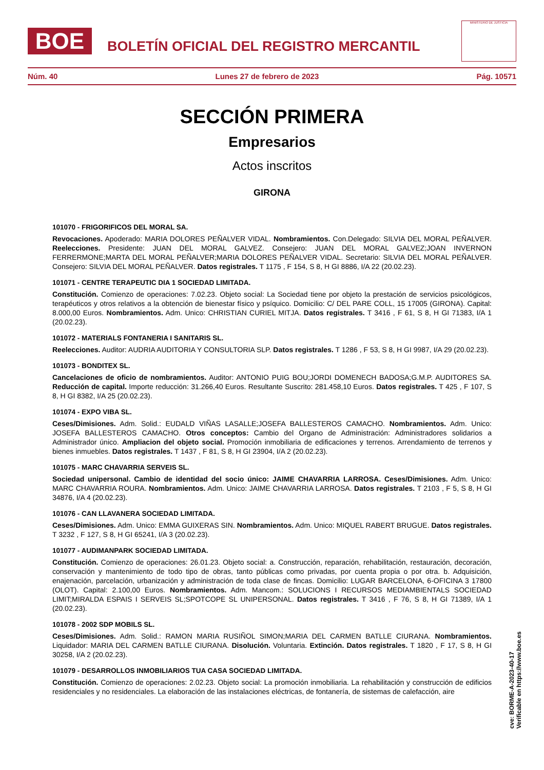BOE
BOLETÍN OFICIAL DEL REGISTRO MERCANTIL
MINISTERIO DE JUSTICIA
Núm. 40 Lunes 27 de febrero de 2023 Pág. 10571
SECCIÓN PRIMERA
Empresarios
Actos inscritos
GIRONA
101070 - FRIGORIFICOS DEL MORAL SA.
Revocaciones. Apoderado: MARIA DOLORES PEÑALVER VIDAL. Nombramientos. Con.Delegado: SILVIA DEL MORAL PEÑALVER. Reelecciones. Presidente: JUAN DEL MORAL GALVEZ. Consejero: JUAN DEL MORAL GALVEZ;JOAN INVERNON FERRERMONE;MARTA DEL MORAL PEÑALVER;MARIA DOLORES PEÑALVER VIDAL. Secretario: SILVIA DEL MORAL PEÑALVER. Consejero: SILVIA DEL MORAL PEÑALVER. Datos registrales. T 1175 , F 154, S 8, H GI 8886, I/A 22 (20.02.23).
101071 - CENTRE TERAPEUTIC DIA 1 SOCIEDAD LIMITADA.
Constitución. Comienzo de operaciones: 7.02.23. Objeto social: La Sociedad tiene por objeto la prestación de servicios psicológicos, terapéuticos y otros relativos a la obtención de bienestar físico y psíquico. Domicilio: C/ DEL PARE COLL, 15 17005 (GIRONA). Capital: 8.000,00 Euros. Nombramientos. Adm. Unico: CHRISTIAN CURIEL MITJA. Datos registrales. T 3416 , F 61, S 8, H GI 71383, I/A 1 (20.02.23).
101072 - MATERIALS FONTANERIA I SANITARIS SL.
Reelecciones. Auditor: AUDRIA AUDITORIA Y CONSULTORIA SLP. Datos registrales. T 1286 , F 53, S 8, H GI 9987, I/A 29 (20.02.23).
101073 - BONDITEX SL.
Cancelaciones de oficio de nombramientos. Auditor: ANTONIO PUIG BOU;JORDI DOMENECH BADOSA;G.M.P. AUDITORES SA. Reducción de capital. Importe reducción: 31.266,40 Euros. Resultante Suscrito: 281.458,10 Euros. Datos registrales. T 425 , F 107, S 8, H GI 8382, I/A 25 (20.02.23).
101074 - EXPO VIBA SL.
Ceses/Dimisiones. Adm. Solid.: EUDALD VIÑAS LASALLE;JOSEFA BALLESTEROS CAMACHO. Nombramientos. Adm. Unico: JOSEFA BALLESTEROS CAMACHO. Otros conceptos: Cambio del Organo de Administración: Administradores solidarios a Administrador único. Ampliacion del objeto social. Promoción inmobiliaria de edificaciones y terrenos. Arrendamiento de terrenos y bienes inmuebles. Datos registrales. T 1437 , F 81, S 8, H GI 23904, I/A 2 (20.02.23).
101075 - MARC CHAVARRIA SERVEIS SL.
Sociedad unipersonal. Cambio de identidad del socio único: JAIME CHAVARRIA LARROSA. Ceses/Dimisiones. Adm. Unico: MARC CHAVARRIA ROURA. Nombramientos. Adm. Unico: JAIME CHAVARRIA LARROSA. Datos registrales. T 2103 , F 5, S 8, H GI 34876, I/A 4 (20.02.23).
101076 - CAN LLAVANERA SOCIEDAD LIMITADA.
Ceses/Dimisiones. Adm. Unico: EMMA GUIXERAS SIN. Nombramientos. Adm. Unico: MIQUEL RABERT BRUGUE. Datos registrales. T 3232 , F 127, S 8, H GI 65241, I/A 3 (20.02.23).
101077 - AUDIMANPARK SOCIEDAD LIMITADA.
Constitución. Comienzo de operaciones: 26.01.23. Objeto social: a. Construcción, reparación, rehabilitación, restauración, decoración, conservación y mantenimiento de todo tipo de obras, tanto públicas como privadas, por cuenta propia o por otra. b. Adquisición, enajenación, parcelación, urbanización y administración de toda clase de fincas. Domicilio: LUGAR BARCELONA, 6-OFICINA 3 17800 (OLOT). Capital: 2.100,00 Euros. Nombramientos. Adm. Mancom.: SOLUCIONS I RECURSOS MEDIAMBIENTALS SOCIEDAD LIMIT;MIRALDA ESPAIS I SERVEIS SL;SPOTCOPE SL UNIPERSONAL. Datos registrales. T 3416 , F 76, S 8, H GI 71389, I/A 1 (20.02.23).
101078 - 2002 SDP MOBILS SL.
Ceses/Dimisiones. Adm. Solid.: RAMON MARIA RUSIÑOL SIMON;MARIA DEL CARMEN BATLLE CIURANA. Nombramientos. Liquidador: MARIA DEL CARMEN BATLLE CIURANA. Disolución. Voluntaria. Extinción. Datos registrales. T 1820 , F 17, S 8, H GI 30258, I/A 2 (20.02.23).
101079 - DESARROLLOS INMOBILIARIOS TUA CASA SOCIEDAD LIMITADA.
Constitución. Comienzo de operaciones: 2.02.23. Objeto social: La promoción inmobiliaria. La rehabilitación y construcción de edificios residenciales y no residenciales. La elaboración de las instalaciones eléctricas, de fontanería, de sistemas de calefacción, aire
cve: BORME-A-2023-40-17
Verificable en https://www.boe.es